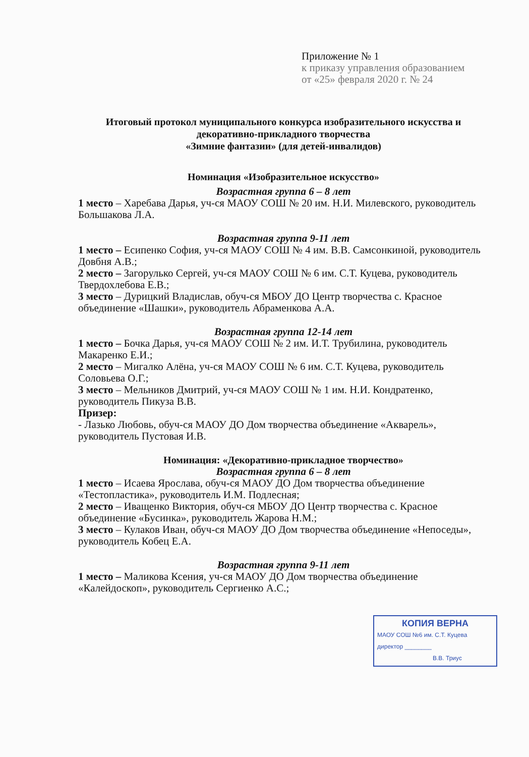Приложение № 1
к приказу управления образованием
от «25» февраля 2020 г. № 24
Итоговый протокол муниципального конкурса изобразительного искусства и декоративно-прикладного творчества
«Зимние фантазии» (для детей-инвалидов)
Номинация «Изобразительное искусство»
Возрастная группа 6 – 8 лет
1 место – Харебава Дарья, уч-ся МАОУ СОШ № 20 им. Н.И. Милевского, руководитель Большакова Л.А.
Возрастная группа 9-11 лет
1 место – Есипенко София, уч-ся МАОУ СОШ № 4 им. В.В. Самсонкиной, руководитель Довбня А.В.;
2 место – Загорулько Сергей, уч-ся МАОУ СОШ № 6 им. С.Т. Куцева, руководитель Твердохлебова Е.В.;
3 место – Дурицкий Владислав, обуч-ся МБОУ ДО Центр творчества с. Красное объединение «Шашки», руководитель Абраменкова А.А.
Возрастная группа 12-14 лет
1 место – Бочка Дарья, уч-ся МАОУ СОШ № 2 им. И.Т. Трубилина, руководитель Макаренко Е.И.;
2 место – Мигалко Алёна, уч-ся МАОУ СОШ № 6 им. С.Т. Куцева, руководитель Соловьева О.Г.;
3 место – Мельников Дмитрий, уч-ся МАОУ СОШ № 1 им. Н.И. Кондратенко, руководитель Пикуза В.В.
Призер:
- Лазько Любовь, обуч-ся МАОУ ДО Дом творчества объединение «Акварель», руководитель Пустовая И.В.
Номинация: «Декоративно-прикладное творчество»
Возрастная группа 6 – 8 лет
1 место – Исаева Ярослава, обуч-ся МАОУ ДО Дом творчества объединение «Тестопластика», руководитель И.М. Подлесная;
2 место – Иващенко Виктория, обуч-ся МБОУ ДО Центр творчества с. Красное объединение «Бусинка», руководитель Жарова Н.М.;
3 место – Кулаков Иван, обуч-ся МАОУ ДО Дом творчества объединение «Непоседы», руководитель Кобец Е.А.
Возрастная группа 9-11 лет
1 место – Маликова Ксения, уч-ся МАОУ ДО Дом творчества объединение «Калейдоскоп», руководитель Сергиенко А.С.;
КОПИЯ ВЕРНА
МАОУ СОШ №6 им. С.Т. Куцева
директор ________
В.В. Триус